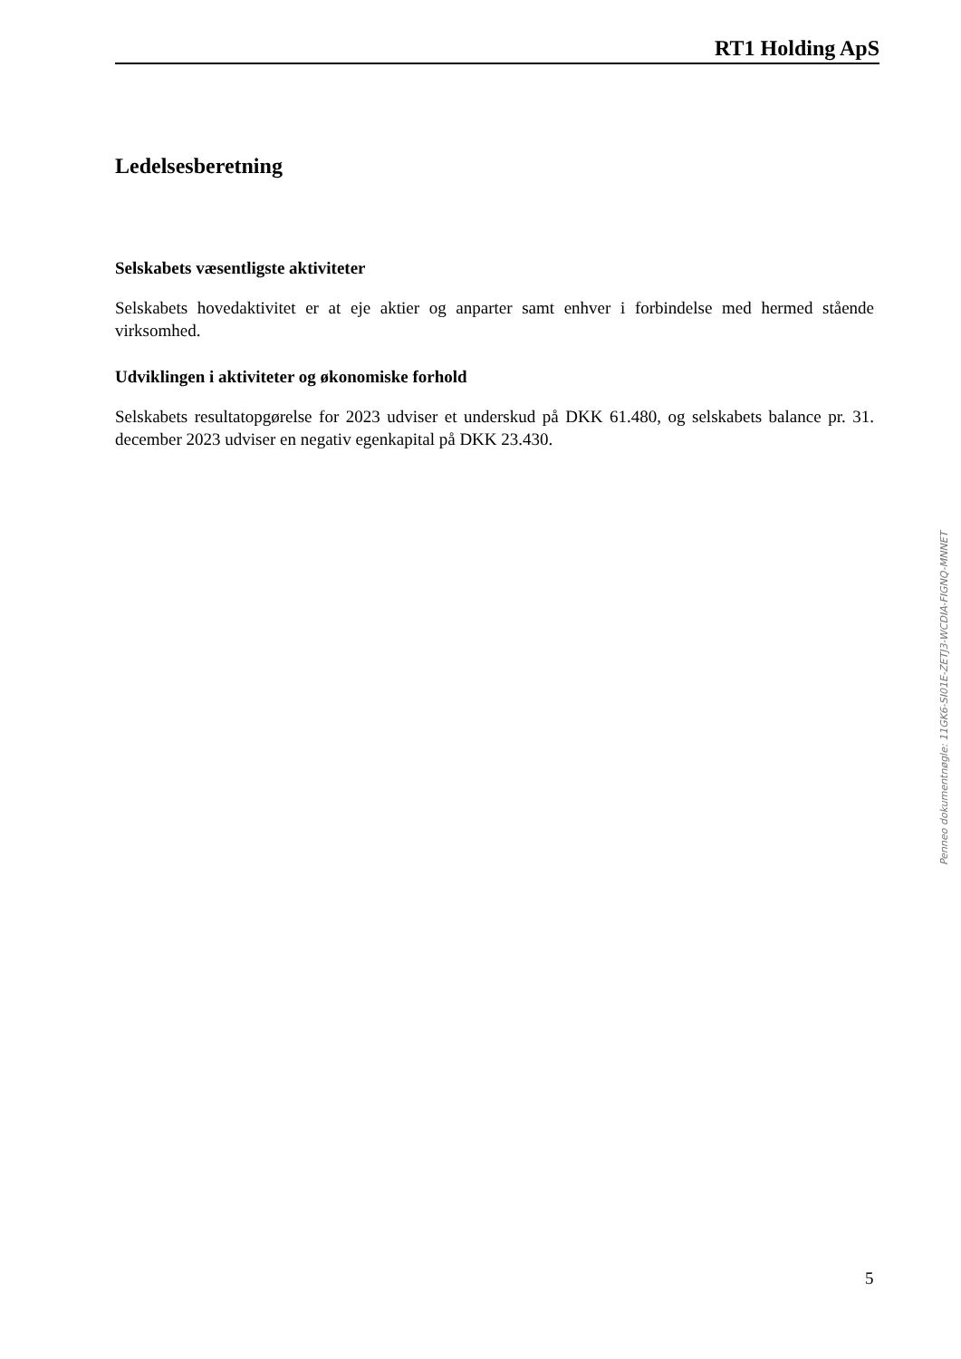RT1 Holding ApS
Ledelsesberetning
Selskabets væsentligste aktiviteter
Selskabets hovedaktivitet er at eje aktier og anparter samt enhver i forbindelse med hermed stående virksomhed.
Udviklingen i aktiviteter og økonomiske forhold
Selskabets resultatopgørelse for 2023 udviser et underskud på DKK 61.480, og selskabets balance pr. 31. december 2023 udviser en negativ egenkapital på DKK 23.430.
Penneo dokumentnøgle: 11GK6-SI01E-ZETJ3-WCDIA-FIGNQ-MNNET
5